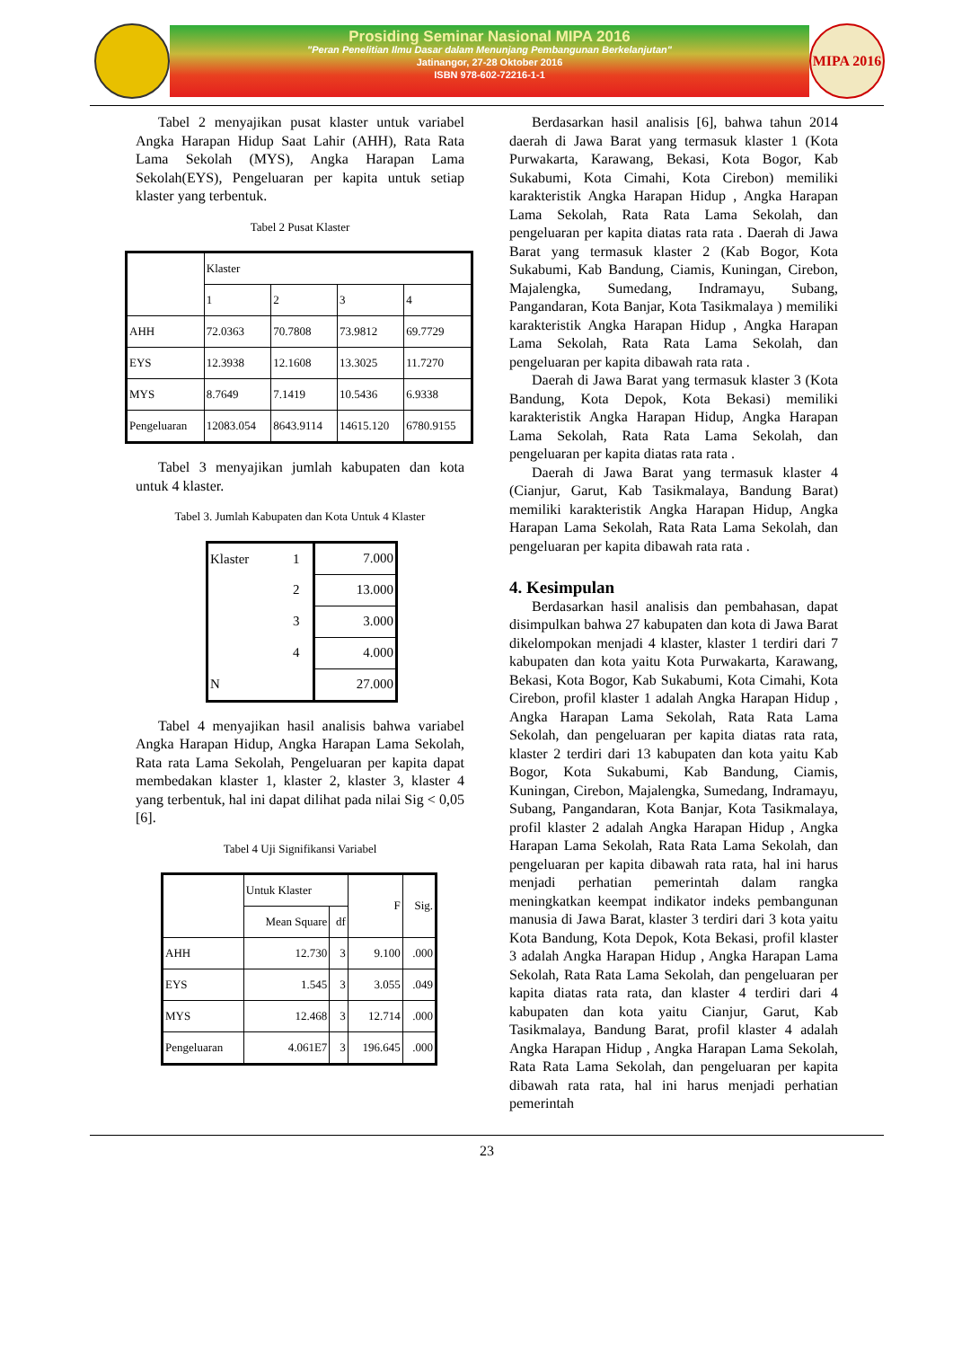Prosiding Seminar Nasional MIPA 2016
"Peran Penelitian Ilmu Dasar dalam Menunjang Pembangunan Berkelanjutan"
Jatinangor, 27-28 Oktober 2016
ISBN 978-602-72216-1-1
MIPA 2016
Tabel 2 menyajikan pusat klaster untuk variabel Angka Harapan Hidup Saat Lahir (AHH), Rata Rata Lama Sekolah (MYS), Angka Harapan Lama Sekolah(EYS), Pengeluaran per kapita untuk setiap klaster yang terbentuk.
Tabel 2 Pusat Klaster
| | Klaster | | | |
| --- | --- | --- | --- | --- |
| | 1 | 2 | 3 | 4 |
| AHH | 72.0363 | 70.7808 | 73.9812 | 69.7729 |
| EYS | 12.3938 | 12.1608 | 13.3025 | 11.7270 |
| MYS | 8.7649 | 7.1419 | 10.5436 | 6.9338 |
| Pengeluaran | 12083.054 | 8643.9114 | 14615.120 | 6780.9155 |
Tabel 3 menyajikan jumlah kabupaten dan kota untuk 4 klaster.
Tabel 3. Jumlah Kabupaten dan Kota Untuk 4 Klaster
| Klaster | 1 | 7.000 |
| | 2 | 13.000 |
| | 3 | 3.000 |
| | 4 | 4.000 |
| N | | 27.000 |
Tabel 4 menyajikan hasil analisis bahwa variabel Angka Harapan Hidup, Angka Harapan Lama Sekolah, Rata rata Lama Sekolah, Pengeluaran per kapita dapat membedakan klaster 1, klaster 2, klaster 3, klaster 4 yang terbentuk, hal ini dapat dilihat pada nilai Sig < 0,05 [6].
Tabel 4 Uji Signifikansi Variabel
| | Untuk Klaster | | F | Sig. |
| --- | --- | --- | --- | --- |
| | Mean Square | df | | |
| AHH | 12.730 | 3 | 9.100 | .000 |
| EYS | 1.545 | 3 | 3.055 | .049 |
| MYS | 12.468 | 3 | 12.714 | .000 |
| Pengeluaran | 4.061E7 | 3 | 196.645 | .000 |
Berdasarkan hasil analisis [6], bahwa tahun 2014 daerah di Jawa Barat yang termasuk klaster 1 (Kota Purwakarta, Karawang, Bekasi, Kota Bogor, Kab Sukabumi, Kota Cimahi, Kota Cirebon) memiliki karakteristik Angka Harapan Hidup , Angka Harapan Lama Sekolah, Rata Rata Lama Sekolah, dan pengeluaran per kapita diatas rata rata . Daerah di Jawa Barat yang termasuk klaster 2 (Kab Bogor, Kota Sukabumi, Kab Bandung, Ciamis, Kuningan, Cirebon, Majalengka, Sumedang, Indramayu, Subang, Pangandaran, Kota Banjar, Kota Tasikmalaya ) memiliki karakteristik Angka Harapan Hidup , Angka Harapan Lama Sekolah, Rata Rata Lama Sekolah, dan pengeluaran per kapita dibawah rata rata .
Daerah di Jawa Barat yang termasuk klaster 3 (Kota Bandung, Kota Depok, Kota Bekasi) memiliki karakteristik Angka Harapan Hidup, Angka Harapan Lama Sekolah, Rata Rata Lama Sekolah, dan pengeluaran per kapita diatas rata rata .
Daerah di Jawa Barat yang termasuk klaster 4 (Cianjur, Garut, Kab Tasikmalaya, Bandung Barat) memiliki karakteristik Angka Harapan Hidup, Angka Harapan Lama Sekolah, Rata Rata Lama Sekolah, dan pengeluaran per kapita dibawah rata rata .
4. Kesimpulan
Berdasarkan hasil analisis dan pembahasan, dapat disimpulkan bahwa 27 kabupaten dan kota di Jawa Barat dikelompokan menjadi 4 klaster, klaster 1 terdiri dari 7 kabupaten dan kota yaitu Kota Purwakarta, Karawang, Bekasi, Kota Bogor, Kab Sukabumi, Kota Cimahi, Kota Cirebon, profil klaster 1 adalah Angka Harapan Hidup , Angka Harapan Lama Sekolah, Rata Rata Lama Sekolah, dan pengeluaran per kapita diatas rata rata, klaster 2 terdiri dari 13 kabupaten dan kota yaitu Kab Bogor, Kota Sukabumi, Kab Bandung, Ciamis, Kuningan, Cirebon, Majalengka, Sumedang, Indramayu, Subang, Pangandaran, Kota Banjar, Kota Tasikmalaya, profil klaster 2 adalah Angka Harapan Hidup , Angka Harapan Lama Sekolah, Rata Rata Lama Sekolah, dan pengeluaran per kapita dibawah rata rata, hal ini harus menjadi perhatian pemerintah dalam rangka meningkatkan keempat indikator indeks pembangunan manusia di Jawa Barat, klaster 3 terdiri dari 3 kota yaitu Kota Bandung, Kota Depok, Kota Bekasi, profil klaster 3 adalah Angka Harapan Hidup , Angka Harapan Lama Sekolah, Rata Rata Lama Sekolah, dan pengeluaran per kapita diatas rata rata, dan klaster 4 terdiri dari 4 kabupaten dan kota yaitu Cianjur, Garut, Kab Tasikmalaya, Bandung Barat, profil klaster 4 adalah Angka Harapan Hidup , Angka Harapan Lama Sekolah, Rata Rata Lama Sekolah, dan pengeluaran per kapita dibawah rata rata, hal ini harus menjadi perhatian pemerintah
23